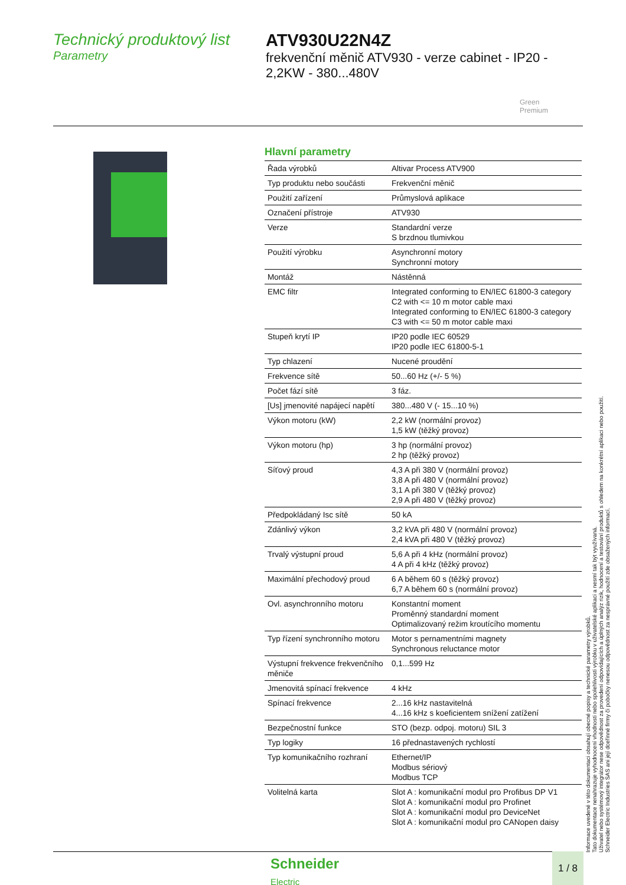Technický produktový list
Parametry
ATV930U22N4Z
frekvenční měnič ATV930 - verze cabinet - IP20 - 2,2KW - 380...480V
Green
Premium
Hlavní parametry
| Řada výrobků | Altivar Process ATV900 |
| Typ produktu nebo součásti | Frekvenční měnič |
| Použití zařízení | Průmyslová aplikace |
| Označení přístroje | ATV930 |
| Verze | Standardní verze S brzdnou tlumivkou |
| Použití výrobku | Asynchronní motory Synchronní motory |
| Montáž | Nástěnná |
| EMC filtr | Integrated conforming to EN/IEC 61800-3 category C2 with <= 10 m motor cable maxi Integrated conforming to EN/IEC 61800-3 category C3 with <= 50 m motor cable maxi |
| Stupeň krytí IP | IP20 podle IEC 60529 IP20 podle IEC 61800-5-1 |
| Typ chlazení | Nucené proudění |
| Frekvence sítě | 50...60 Hz (+/- 5 %) |
| Počet fází sítě | 3 fáz. |
| [Us] jmenovité napájecí napětí | 380...480 V (- 15...10 %) |
| Výkon motoru (kW) | 2,2 kW (normální provoz) 1,5 kW (těžký provoz) |
| Výkon motoru (hp) | 3 hp (normální provoz) 2 hp (těžký provoz) |
| Síťový proud | 4,3 A při 380 V (normální provoz) 3,8 A při 480 V (normální provoz) 3,1 A při 380 V (těžký provoz) 2,9 A při 480 V (těžký provoz) |
| Předpokládaný Isc sítě | 50 kA |
| Zdánlivý výkon | 3,2 kVA při 480 V (normální provoz) 2,4 kVA při 480 V (těžký provoz) |
| Trvalý výstupní proud | 5,6 A při 4 kHz (normální provoz) 4 A při 4 kHz (těžký provoz) |
| Maximální přechodový proud | 6 A během 60 s (těžký provoz) 6,7 A během 60 s (normální provoz) |
| Ovl. asynchronního motoru | Konstantní moment Proměnný standardní moment Optimalizovaný režim kroutícího momentu |
| Typ řízení synchronního motoru | Motor s pernamentními magnety Synchronous reluctance motor |
| Výstupní frekvence frekvenčního měniče | 0,1...599 Hz |
| Jmenovitá spínací frekvence | 4 kHz |
| Spínací frekvence | 2...16 kHz nastavitelná 4...16 kHz s koeficientem snížení zatížení |
| Bezpečnostní funkce | STO (bezp. odpoj. motoru) SIL 3 |
| Typ logiky | 16 přednastavených rychlostí |
| Typ komunikačního rozhraní | Ethernet/IP Modbus sériový Modbus TCP |
| Volitelná karta | Slot A : komunikační modul pro Profibus DP V1 Slot A : komunikační modul pro Profinet Slot A : komunikační modul pro DeviceNet Slot A : komunikační modul pro CANopen daisy |
Informace uvedené v této dokumentaci obsahují obecné popisy a technické parametry výrobků.
Tato dokumentace nenahrazuje vyhodnocení vhodnosti nebo spolehlivosti výrobku v uživatelské aplikaci a nesmí tak být využívaná.
Uživatel nebo systémový integrátor nese odpovědnost za provedení odpovídajících a úplných analýz rizik, hodnocení a testování produktů s ohledem na konkrétní aplikaci nebo použití.
Schneider Electric Industries SAS ani její dceřinné firmy či pobočky nenesou odpovědnost za nesprávné použití zde obsažených informací.
Schneider
Electric
1 / 8